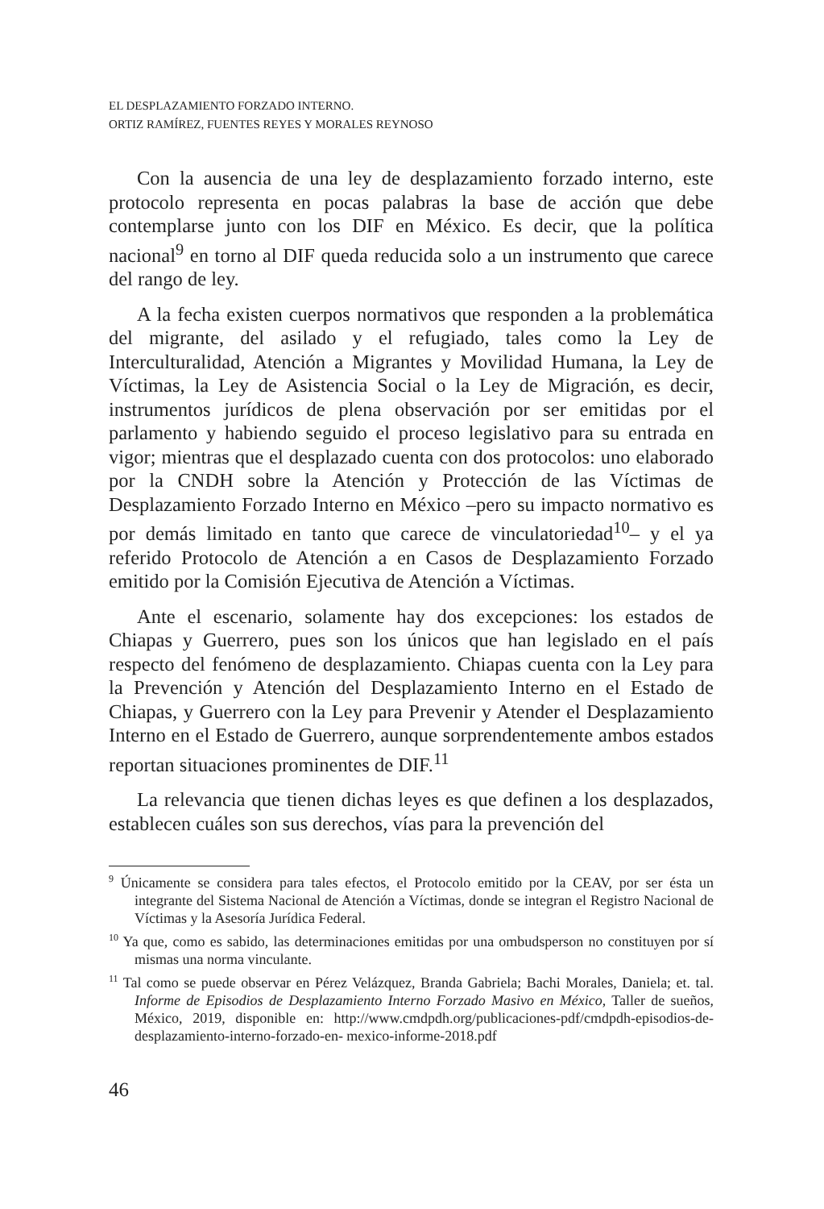EL DESPLAZAMIENTO FORZADO INTERNO.
ORTIZ RAMÍREZ, FUENTES REYES Y MORALES REYNOSO
Con la ausencia de una ley de desplazamiento forzado interno, este protocolo representa en pocas palabras la base de acción que debe contemplarse junto con los DIF en México. Es decir, que la política nacional<sup>9</sup> en torno al DIF queda reducida solo a un instrumento que carece del rango de ley.
A la fecha existen cuerpos normativos que responden a la problemática del migrante, del asilado y el refugiado, tales como la Ley de Interculturalidad, Atención a Migrantes y Movilidad Humana, la Ley de Víctimas, la Ley de Asistencia Social o la Ley de Migración, es decir, instrumentos jurídicos de plena observación por ser emitidas por el parlamento y habiendo seguido el proceso legislativo para su entrada en vigor; mientras que el desplazado cuenta con dos protocolos: uno elaborado por la CNDH sobre la Atención y Protección de las Víctimas de Desplazamiento Forzado Interno en México –pero su impacto normativo es por demás limitado en tanto que carece de vinculatoriedad<sup>10</sup>– y el ya referido Protocolo de Atención a en Casos de Desplazamiento Forzado emitido por la Comisión Ejecutiva de Atención a Víctimas.
Ante el escenario, solamente hay dos excepciones: los estados de Chiapas y Guerrero, pues son los únicos que han legislado en el país respecto del fenómeno de desplazamiento. Chiapas cuenta con la Ley para la Prevención y Atención del Desplazamiento Interno en el Estado de Chiapas, y Guerrero con la Ley para Prevenir y Atender el Desplazamiento Interno en el Estado de Guerrero, aunque sorprendentemente ambos estados reportan situaciones prominentes de DIF.<sup>11</sup>
La relevancia que tienen dichas leyes es que definen a los desplazados, establecen cuáles son sus derechos, vías para la prevención del
<sup>9</sup> Únicamente se considera para tales efectos, el Protocolo emitido por la CEAV, por ser ésta un integrante del Sistema Nacional de Atención a Víctimas, donde se integran el Registro Nacional de Víctimas y la Asesoría Jurídica Federal.
<sup>10</sup> Ya que, como es sabido, las determinaciones emitidas por una ombudsperson no constituyen por sí mismas una norma vinculante.
<sup>11</sup> Tal como se puede observar en Pérez Velázquez, Branda Gabriela; Bachi Morales, Daniela; et. tal. Informe de Episodios de Desplazamiento Interno Forzado Masivo en México, Taller de sueños, México, 2019, disponible en: http://www.cmdpdh.org/publicaciones-pdf/cmdpdh-episodios-de-desplazamiento-interno-forzado-en- mexico-informe-2018.pdf
46